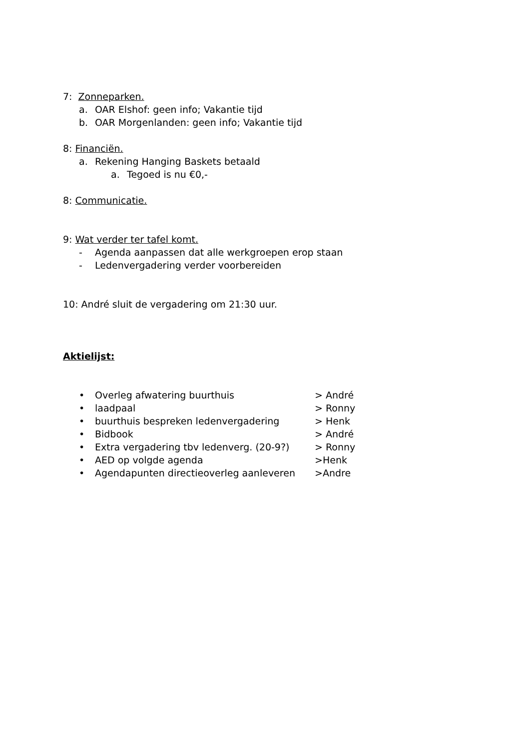7: Zonneparken.
a. OAR Elshof: geen info; Vakantie tijd
b. OAR Morgenlanden: geen info; Vakantie tijd
8: Financiën.
a. Rekening Hanging Baskets betaald
a. Tegoed is nu €0,-
8: Communicatie.
9: Wat verder ter tafel komt.
- Agenda aanpassen dat alle werkgroepen erop staan
- Ledenvergadering verder voorbereiden
10: André sluit de vergadering om 21:30 uur.
Aktielijst:
• Overleg afwatering buurthuis > André
• laadpaal > Ronny
• buurthuis bespreken ledenvergadering > Henk
• Bidbook > André
• Extra vergadering tbv ledenverg. (20-9?) > Ronny
• AED op volgde agenda >Henk
• Agendapunten directieoverleg aanleveren >Andre